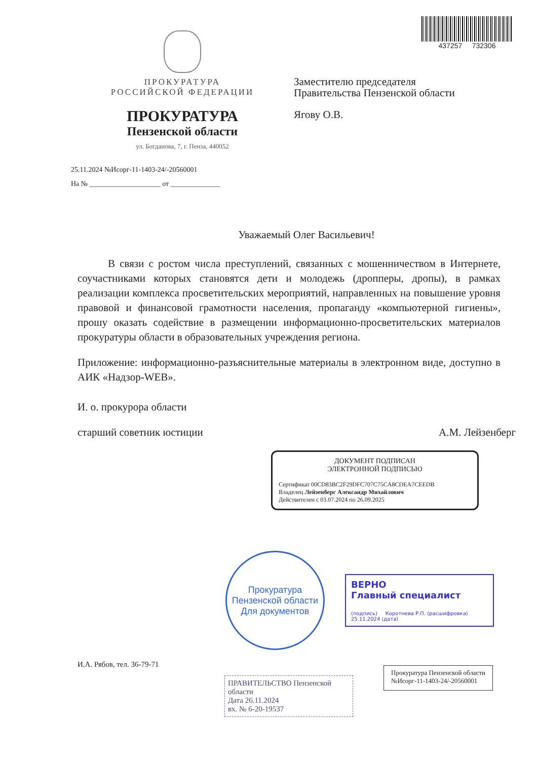437257 732306
ПРОКУРАТУРА
РОССИЙСКОЙ ФЕДЕРАЦИИ
ПРОКУРАТУРА
Пензенской области
ул. Богданова, 7, г. Пенза, 440052
25.11.2024 №Исорг-11-1403-24/-20560001
На № ____________________ от ______________
Заместителю председателя
Правительства Пензенской области
Ягову О.В.
Уважаемый Олег Васильевич!
В связи с ростом числа преступлений, связанных с мошенничеством в Интернете, соучастниками которых становятся дети и молодежь (дропперы, дропы), в рамках реализации комплекса просветительских мероприятий, направленных на повышение уровня правовой и финансовой грамотности населения, пропаганду «компьютерной гигиены», прошу оказать содействие в размещении информационно-просветительских материалов прокуратуры области в образовательных учреждения региона.
Приложение: информационно-разъяснительные материалы в электронном виде, доступно в АИК «Надзор-WEB».
И. о. прокурора области
старший советник юстиции А.М. Лейзенберг
ДОКУМЕНТ ПОДПИСАН
ЭЛЕКТРОННОЙ ПОДПИСЬЮ
Сертификат 00CD83BC2F29DFC707C75CA8CDEA7CEEDB
Владелец Лейзенберг Александр Михайлович
Действителен с 03.07.2024 по 26.09.2025
Прокуратура Пензенской области
Для документов
ВЕРНО
Главный специалист
(подпись) Коротнева Р.П. (расшифровка)
25.11.2024 (дата)
И.А. Рябов, тел. 36-79-71
ПРАВИТЕЛЬСТВО Пензенской области
Дата 26.11.2024
вх. № 6-20-19537
Прокуратура Пензенской области
№Исорг-11-1403-24/-20560001